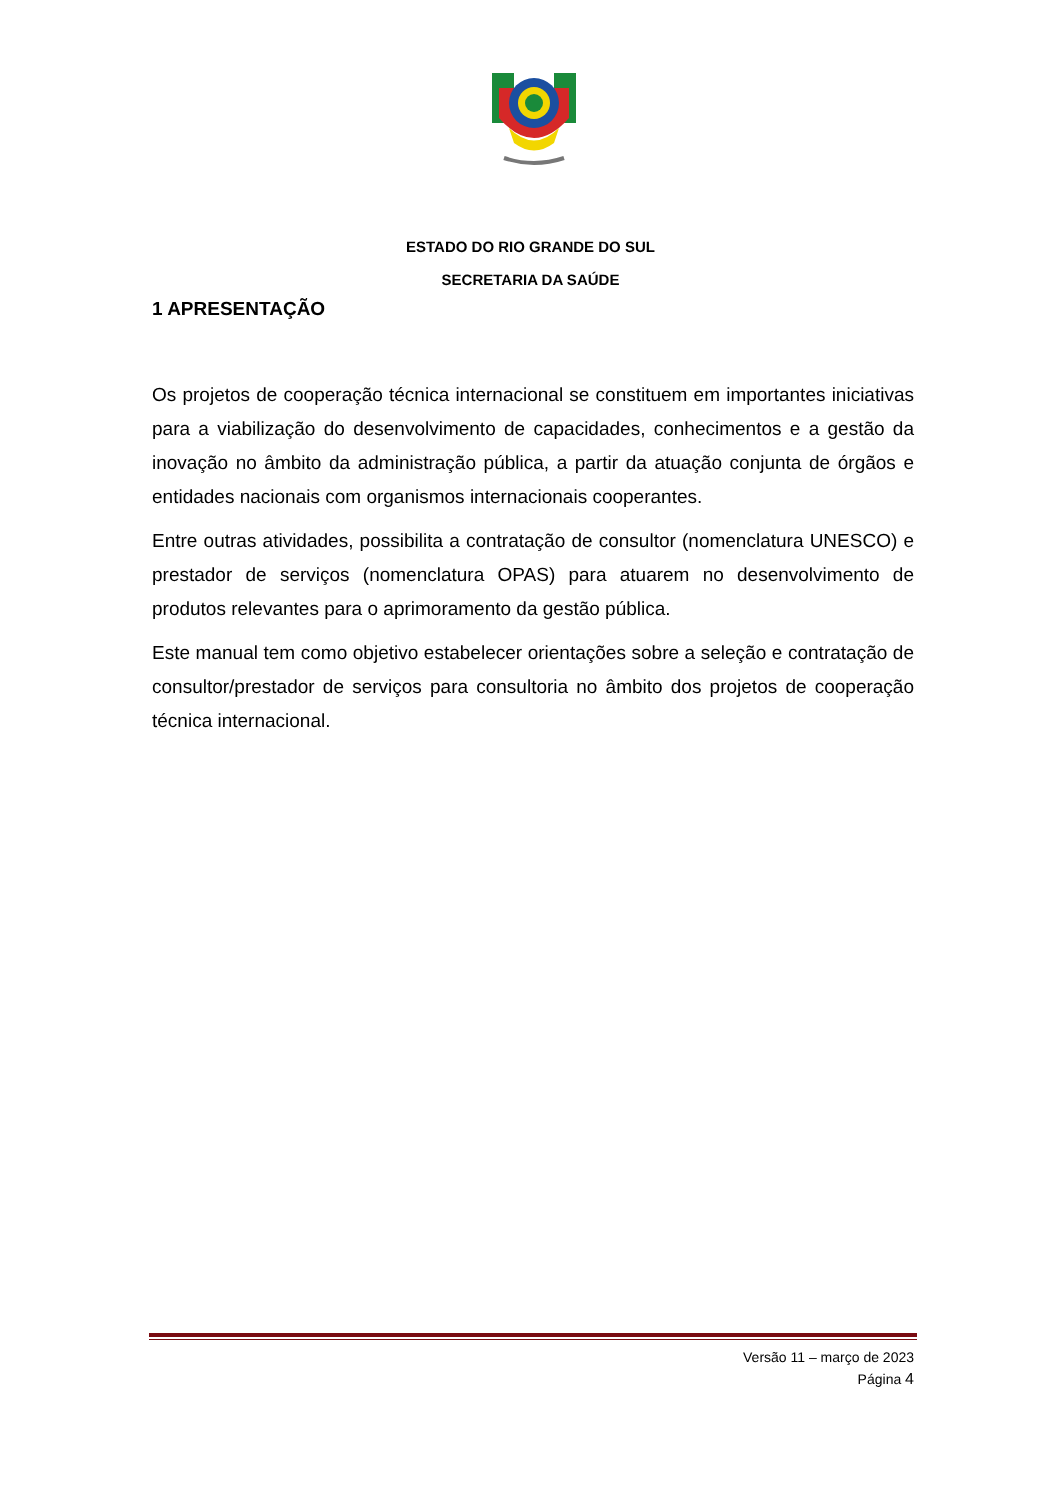ESTADO DO RIO GRANDE DO SUL
SECRETARIA DA SAÚDE
1 APRESENTAÇÃO
Os projetos de cooperação técnica internacional se constituem em importantes iniciativas para a viabilização do desenvolvimento de capacidades, conhecimentos e a gestão da inovação no âmbito da administração pública, a partir da atuação conjunta de órgãos e entidades nacionais com organismos internacionais cooperantes.
Entre outras atividades, possibilita a contratação de consultor (nomenclatura UNESCO) e prestador de serviços (nomenclatura OPAS) para atuarem no desenvolvimento de produtos relevantes para o aprimoramento da gestão pública.
Este manual tem como objetivo estabelecer orientações sobre a seleção e contratação de consultor/prestador de serviços para consultoria no âmbito dos projetos de cooperação técnica internacional.
Versão 11 – março de 2023
Página 4